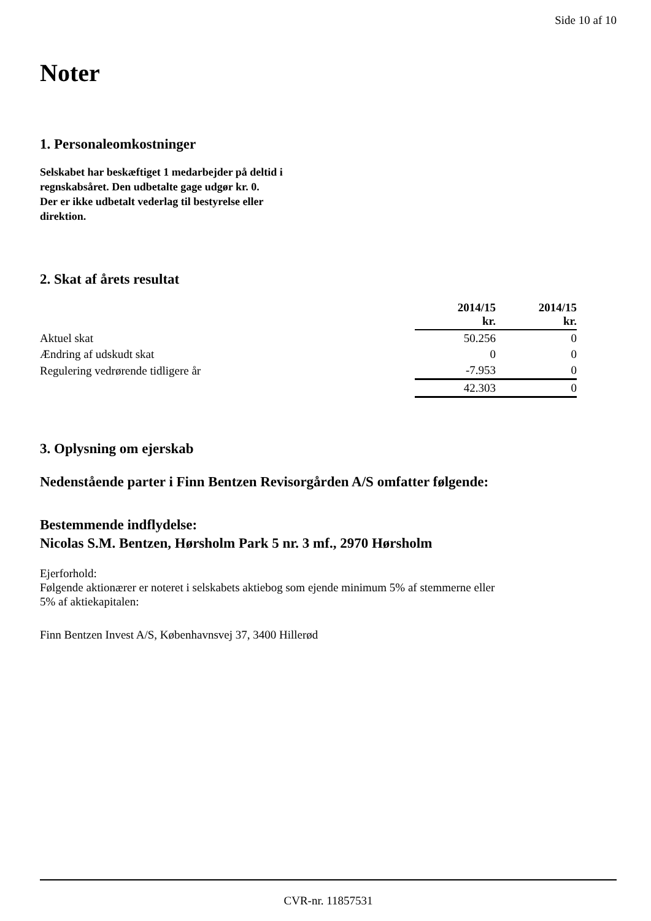Side 10 af 10
Noter
1. Personaleomkostninger
Selskabet har beskæftiget 1 medarbejder på deltid i
regnskabsåret. Den udbetalte gage udgør kr. 0.
Der er ikke udbetalt vederlag til bestyrelse eller
direktion.
2. Skat af årets resultat
| | 2014/15 kr. | 2014/15 kr. |
| --- | --- | --- |
| Aktuel skat | 50.256 | 0 |
| Ændring af udskudt skat | 0 | 0 |
| Regulering vedrørende tidligere år | -7.953 | 0 |
| | 42.303 | 0 |
3. Oplysning om ejerskab
Nedenstående parter i Finn Bentzen Revisorgården A/S omfatter følgende:
Bestemmende indflydelse:
Nicolas S.M. Bentzen, Hørsholm Park 5 nr. 3 mf., 2970 Hørsholm
Ejerforhold:
Følgende aktionærer er noteret i selskabets aktiebog som ejende minimum 5% af stemmerne eller
5% af aktiekapitalen:
Finn Bentzen Invest A/S, Københavnsvej 37, 3400 Hillerød
CVR-nr. 11857531